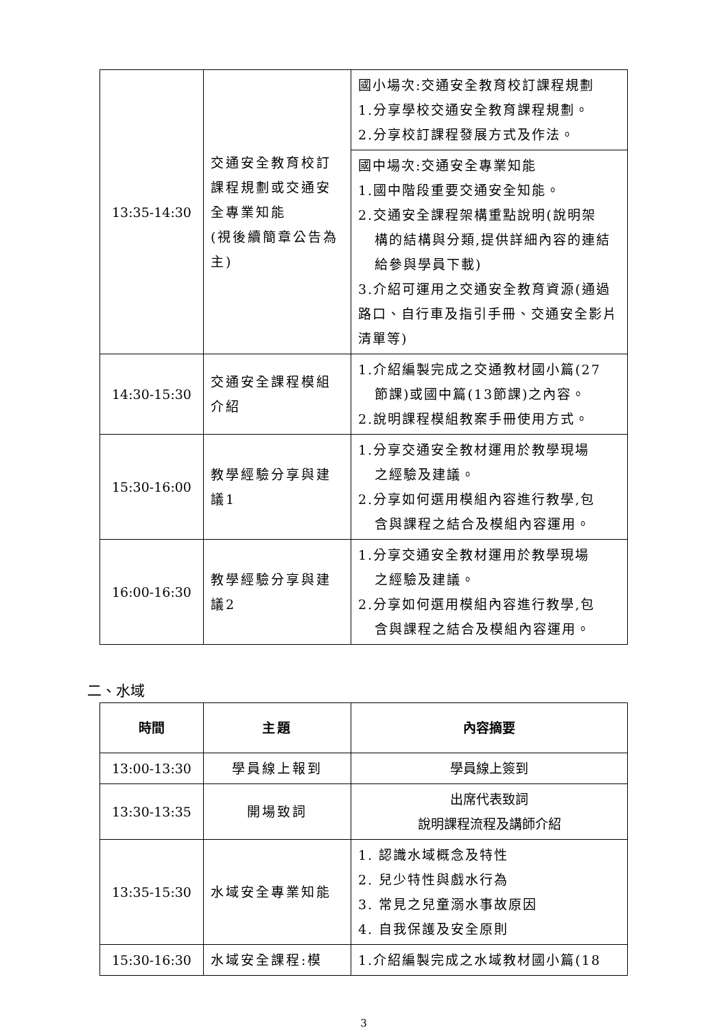| 13:35-14:30 | 交通安全教育校訂課程規劃或交通安全專業知能 (視後續簡章公告為主) | 國小場次:交通安全教育校訂課程規劃 1.分享學校交通安全教育課程規劃。 2.分享校訂課程發展方式及作法。 |
| | | 國中場次:交通安全專業知能 1.國中階段重要交通安全知能。 2.交通安全課程架構重點說明(說明架 構的結構與分類,提供詳細內容的連結給參與學員下載) 3.介紹可運用之交通安全教育資源(通過路口、自行車及指引手冊、交通安全影片清單等) |
| 14:30-15:30 | 交通安全課程模組介紹 | 1.介紹編製完成之交通教材國小篇(27 節課)或國中篇(13節課)之內容。 2.說明課程模組教案手冊使用方式。 |
| 15:30-16:00 | 教學經驗分享與建議1 | 1.分享交通安全教材運用於教學現場 之經驗及建議。 2.分享如何選用模組內容進行教學,包 含與課程之結合及模組內容運用。 |
| 16:00-16:30 | 教學經驗分享與建議2 | 1.分享交通安全教材運用於教學現場 之經驗及建議。 2.分享如何選用模組內容進行教學,包 含與課程之結合及模組內容運用。 |
二、水域
| 時間 | 主題 | 內容摘要 |
| --- | --- | --- |
| 13:00-13:30 | 學員線上報到 | 學員線上簽到 |
| 13:30-13:35 | 開場致詞 | 出席代表致詞 說明課程流程及講師介紹 |
| 13:35-15:30 | 水域安全專業知能 | 1. 認識水域概念及特性 2. 兒少特性與戲水行為 3. 常見之兒童溺水事故原因 4. 自我保護及安全原則 |
| 15:30-16:30 | 水域安全課程:模 | 1.介紹編製完成之水域教材國小篇(18 |
3